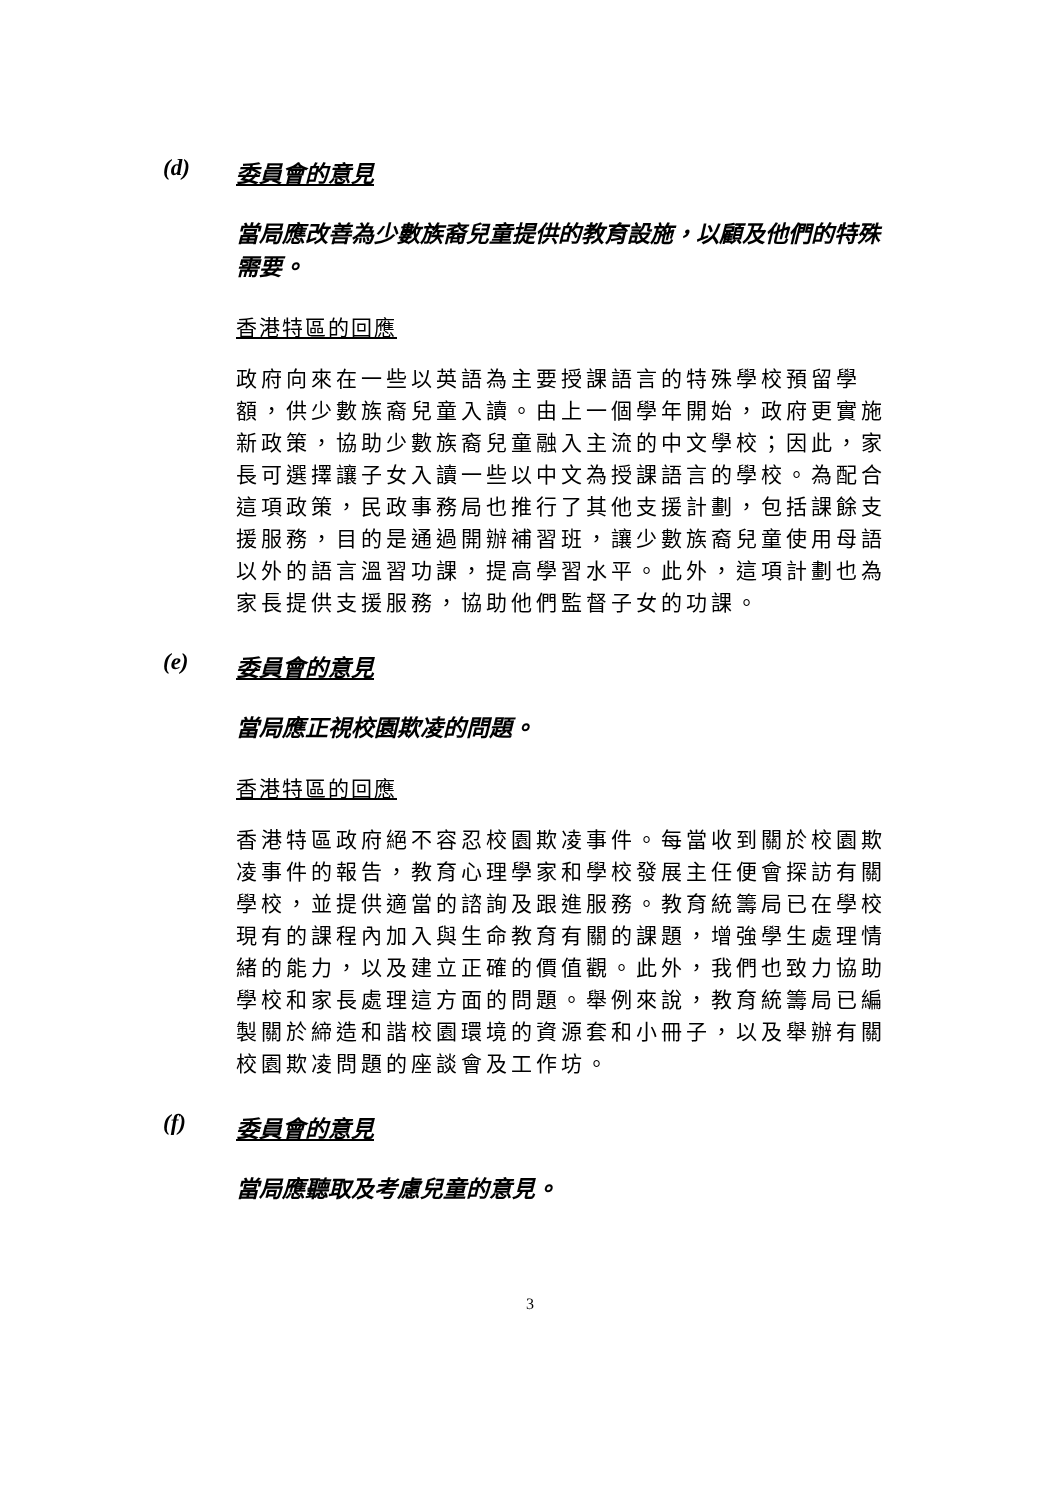(d) 委員會的意見
當局應改善為少數族裔兒童提供的教育設施，以顧及他們的特殊需要。
香港特區的回應
政府向來在一些以英語為主要授課語言的特殊學校預留學額，供少數族裔兒童入讀。由上一個學年開始，政府更實施新政策，協助少數族裔兒童融入主流的中文學校；因此，家長可選擇讓子女入讀一些以中文為授課語言的學校。為配合這項政策，民政事務局也推行了其他支援計劃，包括課餘支援服務，目的是通過開辦補習班，讓少數族裔兒童使用母語以外的語言溫習功課，提高學習水平。此外，這項計劃也為家長提供支援服務，協助他們監督子女的功課。
(e) 委員會的意見
當局應正視校園欺凌的問題。
香港特區的回應
香港特區政府絕不容忍校園欺凌事件。每當收到關於校園欺凌事件的報告，教育心理學家和學校發展主任便會探訪有關學校，並提供適當的諮詢及跟進服務。教育統籌局已在學校現有的課程內加入與生命教育有關的課題，增強學生處理情緒的能力，以及建立正確的價值觀。此外，我們也致力協助學校和家長處理這方面的問題。舉例來說，教育統籌局已編製關於締造和諧校園環境的資源套和小冊子，以及舉辦有關校園欺凌問題的座談會及工作坊。
(f) 委員會的意見
當局應聽取及考慮兒童的意見。
3